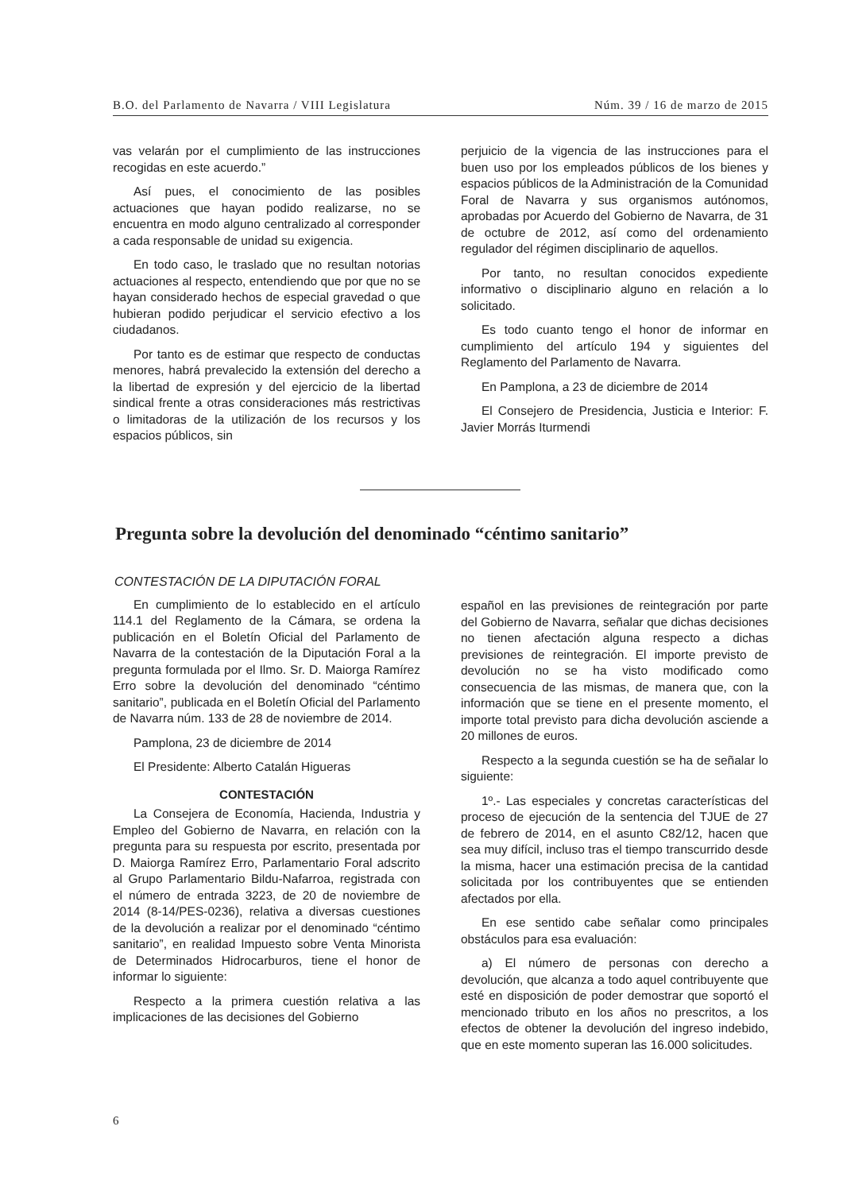B.O. del Parlamento de Navarra / VIII Legislatura Núm. 39 / 16 de marzo de 2015
vas velarán por el cumplimiento de las instrucciones recogidas en este acuerdo.”
Así pues, el conocimiento de las posibles actuaciones que hayan podido realizarse, no se encuentra en modo alguno centralizado al corresponder a cada responsable de unidad su exigencia.
En todo caso, le traslado que no resultan notorias actuaciones al respecto, entendiendo que por que no se hayan considerado hechos de especial gravedad o que hubieran podido perjudicar el servicio efectivo a los ciudadanos.
Por tanto es de estimar que respecto de conductas menores, habrá prevalecido la extensión del derecho a la libertad de expresión y del ejercicio de la libertad sindical frente a otras consideraciones más restrictivas o limitadoras de la utilización de los recursos y los espacios públicos, sin
perjuicio de la vigencia de las instrucciones para el buen uso por los empleados públicos de los bienes y espacios públicos de la Administración de la Comunidad Foral de Navarra y sus organismos autónomos, aprobadas por Acuerdo del Gobierno de Navarra, de 31 de octubre de 2012, así como del ordenamiento regulador del régimen disciplinario de aquellos.
Por tanto, no resultan conocidos expediente informativo o disciplinario alguno en relación a lo solicitado.
Es todo cuanto tengo el honor de informar en cumplimiento del artículo 194 y siguientes del Reglamento del Parlamento de Navarra.
En Pamplona, a 23 de diciembre de 2014
El Consejero de Presidencia, Justicia e Interior: F. Javier Morrás Iturmendi
Pregunta sobre la devolución del denominado “céntimo sanitario”
CONTESTACIÓN DE LA DIPUTACIÓN FORAL
En cumplimiento de lo establecido en el artículo 114.1 del Reglamento de la Cámara, se ordena la publicación en el Boletín Oficial del Parlamento de Navarra de la contestación de la Diputación Foral a la pregunta formulada por el Ilmo. Sr. D. Maiorga Ramírez Erro sobre la devolución del denominado “céntimo sanitario”, publicada en el Boletín Oficial del Parlamento de Navarra núm. 133 de 28 de noviembre de 2014.
Pamplona, 23 de diciembre de 2014
El Presidente: Alberto Catalán Higueras
CONTESTACIÓN
La Consejera de Economía, Hacienda, Industria y Empleo del Gobierno de Navarra, en relación con la pregunta para su respuesta por escrito, presentada por D. Maiorga Ramírez Erro, Parlamentario Foral adscrito al Grupo Parlamentario Bildu-Nafarroa, registrada con el número de entrada 3223, de 20 de noviembre de 2014 (8-14/PES-0236), relativa a diversas cuestiones de la devolución a realizar por el denominado “céntimo sanitario”, en realidad Impuesto sobre Venta Minorista de Determinados Hidrocarburos, tiene el honor de informar lo siguiente:
Respecto a la primera cuestión relativa a las implicaciones de las decisiones del Gobierno
español en las previsiones de reintegración por parte del Gobierno de Navarra, señalar que dichas decisiones no tienen afectación alguna respecto a dichas previsiones de reintegración. El importe previsto de devolución no se ha visto modificado como consecuencia de las mismas, de manera que, con la información que se tiene en el presente momento, el importe total previsto para dicha devolución asciende a 20 millones de euros.
Respecto a la segunda cuestión se ha de señalar lo siguiente:
1º.- Las especiales y concretas características del proceso de ejecución de la sentencia del TJUE de 27 de febrero de 2014, en el asunto C82/12, hacen que sea muy difícil, incluso tras el tiempo transcurrido desde la misma, hacer una estimación precisa de la cantidad solicitada por los contribuyentes que se entienden afectados por ella.
En ese sentido cabe señalar como principales obstáculos para esa evaluación:
a) El número de personas con derecho a devolución, que alcanza a todo aquel contribuyente que esté en disposición de poder demostrar que soportó el mencionado tributo en los años no prescritos, a los efectos de obtener la devolución del ingreso indebido, que en este momento superan las 16.000 solicitudes.
6